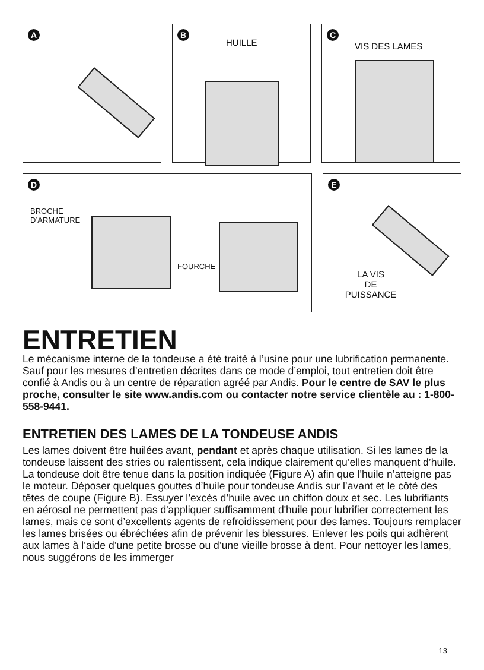A
B
HUILLE
C
VIS DES LAMES
D
BROCHE
D’ARMATURE
FOURCHE
E
LA VIS
DE
PUISSANCE
ENTRETIEN
Le mécanisme interne de la tondeuse a été traité à l’usine pour une lubrification permanente. Sauf pour les mesures d’entretien décrites dans ce mode d’emploi, tout entretien doit être confié à Andis ou à un centre de réparation agréé par Andis. Pour le centre de SAV le plus proche, consulter le site www.andis.com ou contacter notre service clientèle au : 1-800-558-9441.
ENTRETIEN DES LAMES DE LA TONDEUSE ANDIS
Les lames doivent être huilées avant, pendant et après chaque utilisation. Si les lames de la tondeuse laissent des stries ou ralentissent, cela indique clairement qu’elles manquent d’huile. La tondeuse doit être tenue dans la position indiquée (Figure A) afin que l’huile n’atteigne pas le moteur. Déposer quelques gouttes d’huile pour tondeuse Andis sur l’avant et le côté des têtes de coupe (Figure B). Essuyer l’excès d’huile avec un chiffon doux et sec. Les lubrifiants en aérosol ne permettent pas d'appliquer suffisamment d'huile pour lubrifier correctement les lames, mais ce sont d’excellents agents de refroidissement pour des lames. Toujours remplacer les lames brisées ou ébréchées afin de prévenir les blessures. Enlever les poils qui adhèrent aux lames à l’aide d’une petite brosse ou d’une vieille brosse à dent. Pour nettoyer les lames, nous suggérons de les immerger
13